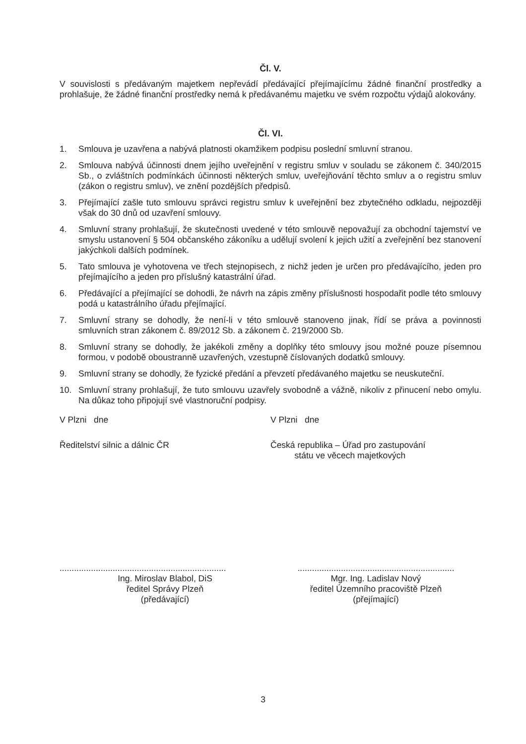Čl. V.
V souvislosti s předávaným majetkem nepřevádí předávající přejímajícímu žádné finanční prostředky a prohlašuje, že žádné finanční prostředky nemá k předávanému majetku ve svém rozpočtu výdajů alokovány.
Čl. VI.
1. Smlouva je uzavřena a nabývá platnosti okamžikem podpisu poslední smluvní stranou.
2. Smlouva nabývá účinnosti dnem jejího uveřejnění v registru smluv v souladu se zákonem č. 340/2015 Sb., o zvláštních podmínkách účinnosti některých smluv, uveřejňování těchto smluv a o registru smluv (zákon o registru smluv), ve znění pozdějších předpisů.
3. Přejímající zašle tuto smlouvu správci registru smluv k uveřejnění bez zbytečného odkladu, nejpozději však do 30 dnů od uzavření smlouvy.
4. Smluvní strany prohlašují, že skutečnosti uvedené v této smlouvě nepovažují za obchodní tajemství ve smyslu ustanovení § 504 občanského zákoníku a udělují svolení k jejich užití a zveřejnění bez stanovení jakýchkoli dalších podmínek.
5. Tato smlouva je vyhotovena ve třech stejnopisech, z nichž jeden je určen pro předávajícího, jeden pro přejímajícího a jeden pro příslušný katastrální úřad.
6. Předávající a přejímající se dohodli, že návrh na zápis změny příslušnosti hospodařit podle této smlouvy podá u katastrálního úřadu přejímající.
7. Smluvní strany se dohodly, že není-li v této smlouvě stanoveno jinak, řídí se práva a povinnosti smluvních stran zákonem č. 89/2012 Sb. a zákonem č. 219/2000 Sb.
8. Smluvní strany se dohodly, že jakékoli změny a doplňky této smlouvy jsou možné pouze písemnou formou, v podobě oboustranně uzavřených, vzestupně číslovaných dodatků smlouvy.
9. Smluvní strany se dohodly, že fyzické předání a převzetí předávaného majetku se neuskuteční.
10. Smluvní strany prohlašují, že tuto smlouvu uzavřely svobodně a vážně, nikoliv z přinucení nebo omylu. Na důkaz toho připojují své vlastnoruční podpisy.
V Plzni dne V Plzni dne
Ředitelství silnic a dálnic ČR Česká republika – Úřad pro zastupování
státu ve věcech majetkových
.....................................................................
.................................................................
Ing. Miroslav Blabol, DiS
ředitel Správy Plzeň
(předávající)
Mgr. Ing. Ladislav Nový
ředitel Územního pracoviště Plzeň
(přejímající)
3